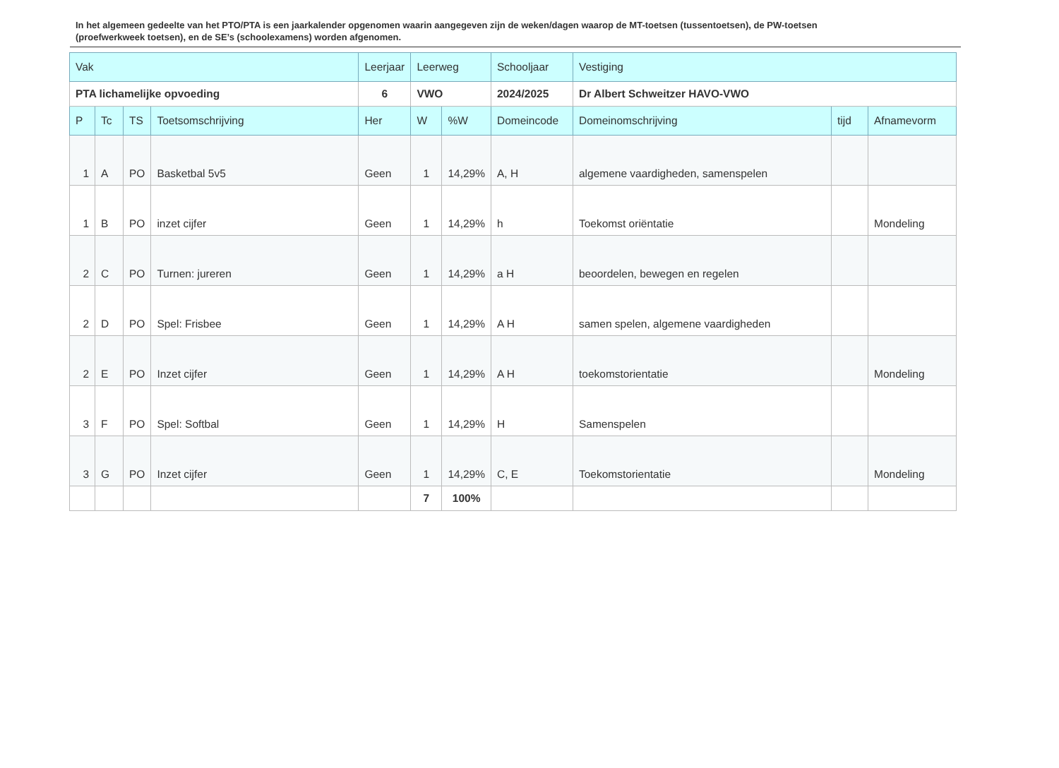In het algemeen gedeelte van het PTO/PTA is een jaarkalender opgenomen waarin aangegeven zijn de weken/dagen waarop de MT-toetsen (tussentoetsen), de PW-toetsen (proefwerkweek toetsen), en de SE’s (schoolexamens) worden afgenomen.
| Vak | | | | Leerjaar | Leerweg | | Schooljaar | Vestiging | | |
| --- | --- | --- | --- | --- | --- | --- | --- | --- | --- | --- |
| PTA lichamelijke opvoeding | | | | 6 | VWO | | 2024/2025 | Dr Albert Schweitzer HAVO-VWO | | |
| P | Tc | TS | Toetsomschrijving | Her | W | %W | Domeincode | Domeinomschrijving | tijd | Afnamevorm |
| 1 | A | PO | Basketbal 5v5 | Geen | 1 | 14,29% | A, H | algemene vaardigheden, samenspelen | | |
| 1 | B | PO | inzet cijfer | Geen | 1 | 14,29% | h | Toekomst oriëntatie | | Mondeling |
| 2 | C | PO | Turnen: jureren | Geen | 1 | 14,29% | a H | beoordelen, bewegen en regelen | | |
| 2 | D | PO | Spel: Frisbee | Geen | 1 | 14,29% | A H | samen spelen, algemene vaardigheden | | |
| 2 | E | PO | Inzet cijfer | Geen | 1 | 14,29% | A H | toekomstorientatie | | Mondeling |
| 3 | F | PO | Spel: Softbal | Geen | 1 | 14,29% | H | Samenspelen | | |
| 3 | G | PO | Inzet cijfer | Geen | 1 | 14,29% | C, E | Toekomstorientatie | | Mondeling |
| | | | | | 7 | 100% | | | | |